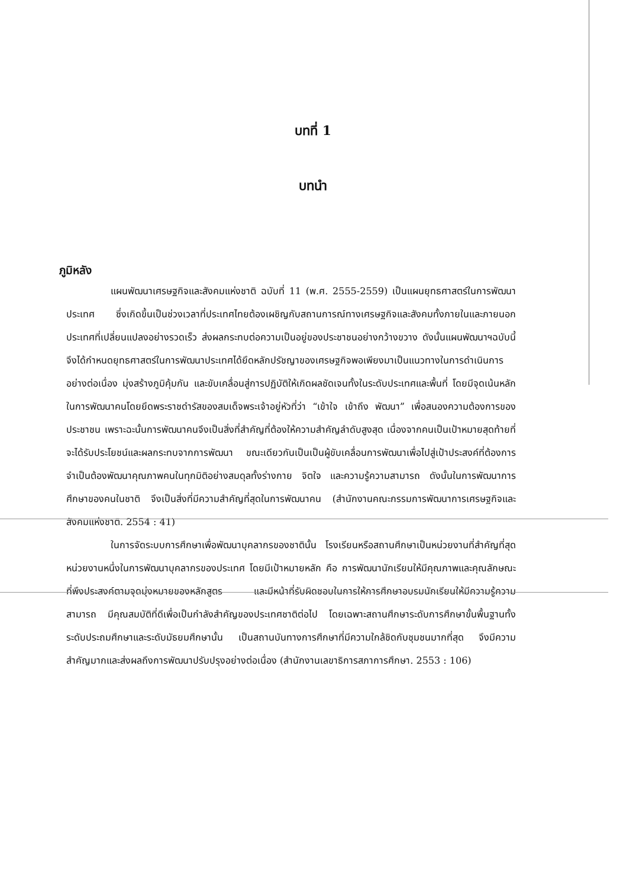บทที่ 1
บทนำ
ภูมิหลัง
แผนพัฒนาเศรษฐกิจและสังคมแห่งชาติ ฉบับที่ 11 (พ.ศ. 2555-2559) เป็นแผนยุทธศาสตร์ในการพัฒนาประเทศ ซึ่งเกิดขึ้นเป็นช่วงเวลาที่ประเทศไทยต้องเผชิญกับสถานการณ์ทางเศรษฐกิจและสังคมทั้งภายในและภายนอกประเทศที่เปลี่ยนแปลงอย่างรวดเร็ว ส่งผลกระทบต่อความเป็นอยู่ของประชาชนอย่างกว้างขวาง ดังนั้นแผนพัฒนาฯฉบับนี้จึงได้กำหนดยุทธศาสตร์ในการพัฒนาประเทศได้ยึดหลักปรัชญาของเศรษฐกิจพอเพียงมาเป็นแนวทางในการดำเนินการอย่างต่อเนื่อง มุ่งสร้างภูมิคุ้มกัน และขับเคลื่อนสู่การปฏิบัติให้เกิดผลชัดเจนทั้งในระดับประเทศและพื้นที่ โดยมีจุดเน้นหลักในการพัฒนาคนโดยยึดพระราชดำรัสของสมเด็จพระเจ้าอยู่หัวที่ว่า “เข้าใจ เข้าถึง พัฒนา” เพื่อสนองความต้องการของประชาชน เพราะฉะนั้นการพัฒนาคนจึงเป็นสิ่งที่สำคัญที่ต้องให้ความสำคัญลำดับสูงสุด เนื่องจากคนเป็นเป้าหมายสุดท้ายที่จะได้รับประโยชน์และผลกระทบจากการพัฒนา ขณะเดียวกันเป็นเป็นผู้ขับเคลื่อนการพัฒนาเพื่อไปสู่เป้าประสงค์ที่ต้องการ จำเป็นต้องพัฒนาคุณภาพคนในทุกมิติอย่างสมดุลทั้งร่างกาย จิตใจ และความรู้ความสามารถ ดังนั้นในการพัฒนาการศึกษาของคนในชาติ จึงเป็นสิ่งที่มีความสำคัญที่สุดในการพัฒนาคน (สำนักงานคณะกรรมการพัฒนาการเศรษฐกิจและสังคมแห่งชาติ. 2554 : 41)
ในการจัดระบบการศึกษาเพื่อพัฒนาบุคลากรของชาตินั้น โรงเรียนหรือสถานศึกษาเป็นหน่วยงานที่สำคัญที่สุดหน่วยงานหนึ่งในการพัฒนาบุคลากรของประเทศ โดยมีเป้าหมายหลัก คือ การพัฒนานักเรียนให้มีคุณภาพและคุณลักษณะที่พึงประสงค์ตามจุดมุ่งหมายของหลักสูตร และมีหน้าที่รับผิดชอบในการให้การศึกษาอบรมนักเรียนให้มีความรู้ความสามารถ มีคุณสมบัติที่ดีเพื่อเป็นกำลังสำคัญของประเทศชาติต่อไป โดยเฉพาะสถานศึกษาระดับการศึกษาขั้นพื้นฐานทั้งระดับประถมศึกษาและระดับมัธยมศึกษานั้น เป็นสถานบันทางการศึกษาที่มีความใกล้ชิดกับชุมชนมากที่สุด จึงมีความสำคัญมากและส่งผลถึงการพัฒนาปรับปรุงอย่างต่อเนื่อง (สำนักงานเลขาธิการสภาการศึกษา. 2553 : 106)